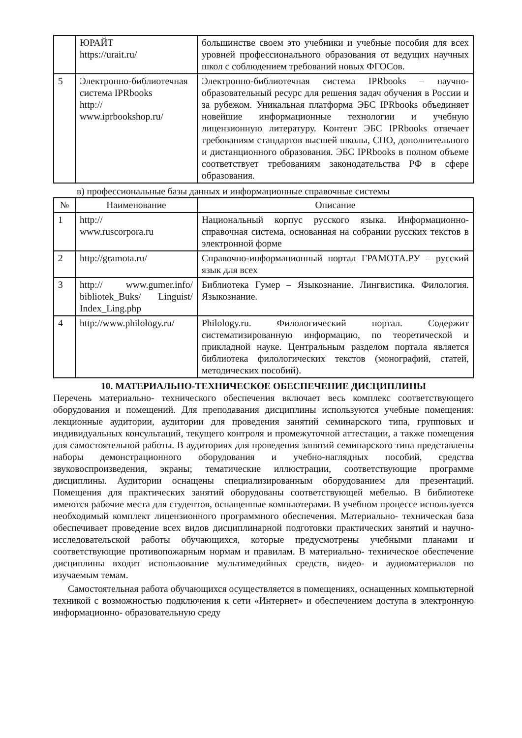| | ЮРАЙТ https://urait.ru/ | большинстве своем это учебники и учебные пособия для всех уровней профессионального образования от ведущих научных школ с соблюдением требований новых ФГОСов. |
| 5 | Электронно-библиотечная система IPRbooks http:// www.iprbookshop.ru/ | Электронно-библиотечная система IPRbooks – научно-образовательный ресурс для решения задач обучения в России и за рубежом. Уникальная платформа ЭБС IPRbooks объединяет новейшие информационные технологии и учебную лицензионную литературу. Контент ЭБС IPRbooks отвечает требованиям стандартов высшей школы, СПО, дополнительного и дистанционного образования. ЭБС IPRbooks в полном объеме соответствует требованиям законодательства РФ в сфере образования. |
в) профессиональные базы данных и информационные справочные системы
| № | Наименование | Описание |
| --- | --- | --- |
| 1 | http:// www.ruscorpora.ru | Национальный корпус русского языка. Информационно- справочная система, основанная на собрании русских текстов в электронной форме |
| 2 | http://gramota.ru/ | Справочно-информационный портал ГРАМОТА.РУ – русский язык для всех |
| 3 | http:// www.gumer.info/ bibliotek_Buks/ Linguist/ Index_Ling.php | Библиотека Гумер – Языкознание. Лингвистика. Филология. Языкознание. |
| 4 | http://www.philology.ru/ | Philology.ru. Филологический портал. Содержит систематизированную информацию, по теоретической и прикладной науке. Центральным разделом портала является библиотека филологических текстов (монографий, статей, методических пособий). |
10. МАТЕРИАЛЬНО-ТЕХНИЧЕСКОЕ ОБЕСПЕЧЕНИЕ ДИСЦИПЛИНЫ
Перечень материально- технического обеспечения включает весь комплекс соответствующего оборудования и помещений. Для преподавания дисциплины используются учебные помещения: лекционные аудитории, аудитории для проведения занятий семинарского типа, групповых и индивидуальных консультаций, текущего контроля и промежуточной аттестации, а также помещения для самостоятельной работы. В аудиториях для проведения занятий семинарского типа представлены наборы демонстрационного оборудования и учебно-наглядных пособий, средства звуковоспроизведения, экраны; тематические иллюстрации, соответствующие программе дисциплины. Аудитории оснащены специализированным оборудованием для презентаций. Помещения для практических занятий оборудованы соответствующей мебелью. В библиотеке имеются рабочие места для студентов, оснащенные компьютерами. В учебном процессе используется необходимый комплект лицензионного программного обеспечения. Материально- техническая база обеспечивает проведение всех видов дисциплинарной подготовки практических занятий и научно-исследовательской работы обучающихся, которые предусмотрены учебными планами и соответствующие противопожарным нормам и правилам. В материально- техническое обеспечение дисциплины входит использование мультимедийных средств, видео- и аудиоматериалов по изучаемым темам.
Самостоятельная работа обучающихся осуществляется в помещениях, оснащенных компьютерной техникой с возможностью подключения к сети «Интернет» и обеспечением доступа в электронную информационно- образовательную среду